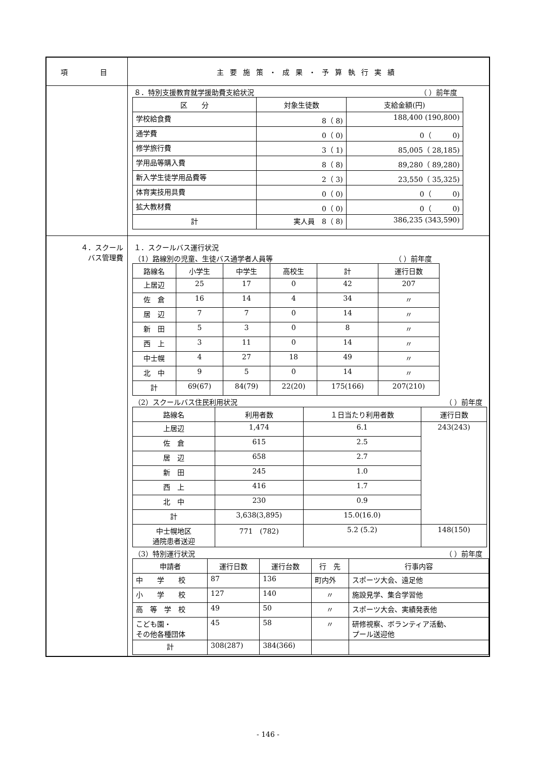| 項 目 | 主要施策・成果・予算執行実績 |
| | ８．特別支援教育就学援助費支給状況 （ ）前年度 / 区 分 / 対象生徒数 / 支給金額(円) / / --- / --- / --- / / 学校給食費 / 8（ 8) / 188,400 (190,800) / / 通学費 / 0（ 0) / 0（ 0) / / 修学旅行費 / 3（ 1) / 85,005（ 28,185) / / 学用品等購入費 / 8（ 8) / 89,280（ 89,280) / / 新入学生徒学用品費等 / 2（ 3) / 23,550（ 35,325) / / 体育実技用具費 / 0（ 0) / 0（ 0) / / 拡大教材費 / 0（ 0) / 0（ 0) / / 計 / 実人員 8（ 8) / 386,235 (343,590) / |
| ４．スクール バス管理費 | １．スクールバス運行状況 （1）路線別の児童、生徒バス通学者人員等 （ ）前年度 / 路線名 / 小学生 / 中学生 / 高校生 / 計 / 運行日数 / / --- / --- / --- / --- / --- / --- / / 上居辺 / 25 / 17 / 0 / 42 / 207 / / 佐 倉 / 16 / 14 / 4 / 34 / 〃 / / 居 辺 / 7 / 7 / 0 / 14 / 〃 / / 新 田 / 5 / 3 / 0 / 8 / 〃 / / 西 上 / 3 / 11 / 0 / 14 / 〃 / / 中士幌 / 4 / 27 / 18 / 49 / 〃 / / 北 中 / 9 / 5 / 0 / 14 / 〃 / / 計 / 69(67) / 84(79) / 22(20) / 175(166) / 207(210) / （2）スクールバス住民利用状況 （ ）前年度 / 路線名 / 利用者数 / １日当たり利用者数 / 運行日数 / / --- / --- / --- / --- / / 上居辺 / 1,474 / 6.1 / 243(243) / / 佐 倉 / 615 / 2.5 / / / 居 辺 / 658 / 2.7 / / / 新 田 / 245 / 1.0 / / / 西 上 / 416 / 1.7 / / / 北 中 / 230 / 0.9 / / / 計 / 3,638(3,895) / 15.0(16.0) / / / 中士幌地区 通院患者送迎 / 771 (782) / 5.2 (5.2) / 148(150) / （3）特別運行状況 （ ）前年度 / 申請者 / 運行日数 / 運行台数 / 行 先 / 行事内容 / / --- / --- / --- / --- / --- / / 中 学 校 / 87 / 136 / 町内外 / スポーツ大会、遠足他 / / 小 学 校 / 127 / 140 / 〃 / 施設見学、集合学習他 / / 高 等 学 校 / 49 / 50 / 〃 / スポーツ大会、実績発表他 / / こども園・ その他各種団体 / 45 / 58 / 〃 / 研修視察、ボランティア活動、 プール送迎他 / / 計 / 308(287) / 384(366) / / / |
- 146 -